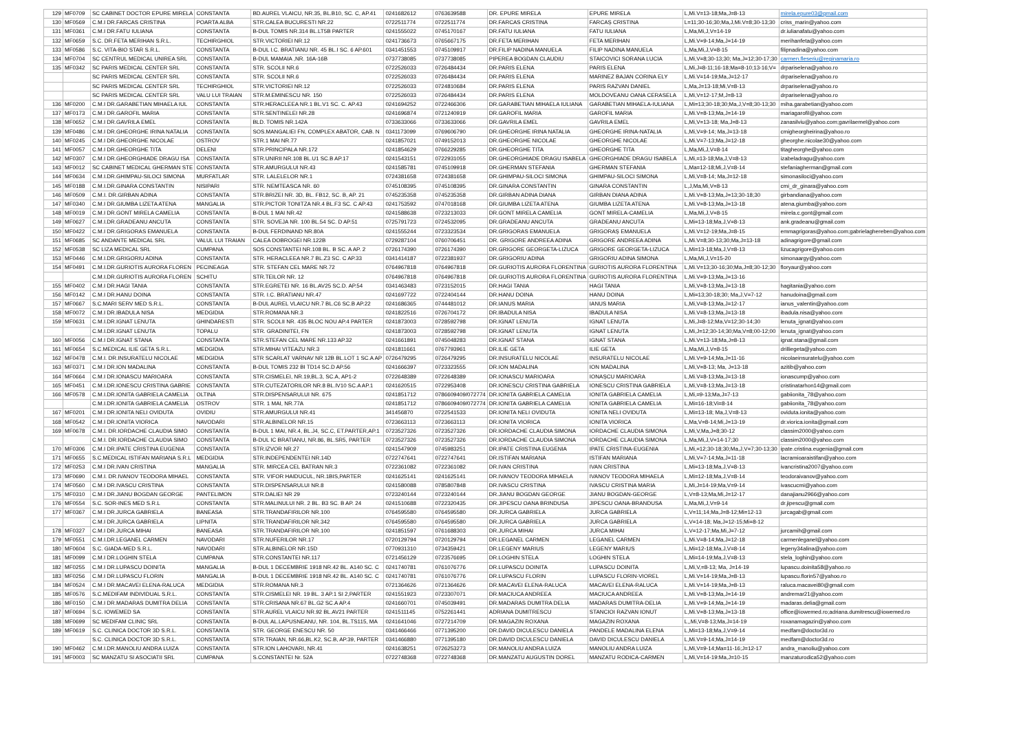| 129 | MF0709 | SC CABINET DOCTOR EPURE MIRELA | CONSTANTA | BD.AUREL VLAICU, NR.35, BL.B10, SC. C, AP.41 | 0241682612 | 0763639588 | DR. EPURE MIRELA | EPURE MIRELA | L,Mi.V=13-18;Ma,J=8-13 | mirela.epure03@gmail.com |
| 130 | MF0569 | C.M.I DR.FARCAS CRISTINA | POARTA ALBA | STR.CALEA BUCURESTI NR.22 | 0722511774 | 0722511774 | DR.FARCAS CRISTINA | FARCAȘ CRISTINA | L=11;30-16;30;Ma,J,Mi.V=8;30-13;30 | criss_marin@yahoo.com |
| 131 | MF0361 | C.M.I DR.FATU IULIANA | CONSTANTA | B-DUL TOMIS NR.314 BL.LT5B PARTER | 0241555022 | 0745170167 | DR.FATU IULIANA | FATU IULIANA | L,Ma,Mi,J,V=14-19 | dr.iulianafatu@yahoo.com |
| 132 | MF0659 | S.C. DR.FETA MERIHAN S.R.L. | TECHIRGHIOL | STR.VICTORIEI NR.12 | 0241736673 | 0765667175 | DR.FETA MERIHAN | FETA MERIHAN | L,Mi.V=9-14;Ma,J=14-19 | merihanfeta@yahoo.com |
| 133 | MF0586 | S.C. VITA-BIO STAR S.R.L. | CONSTANTA | B-DUL I.C. BRATIANU NR. 45 BL.I SC. 6 AP.601 | 0341451553 | 0745109917 | DR.FILIP NADINA MANUELA | FILIP NADINA MANUELA | L,Ma,Mi,J,V=8-15 | filipnadina@yahoo.com |
| 134 | MF0704 | SC CENTRUL MEDICAL UNIREA SRL | CONSTANTA | B-DUL MAMAIA ,NR. 16A-16B | 0737738085 | 0737738085 | PIPEREA BOGDAN CLAUDIU | STAICOVICI SORANA LUCIA | L,Mi,V=8;30-13;30; Ma,J=12;30-17;30 | carmen.fleseriu@reginamaria.ro |
| 135 | MF0342 | SC PARIS MEDICAL CENTER SRL | CONSTANTA | STR. SCOLII NR.6 | 0722526033 | 0726484434 | DR.PARIS ELENA | PARIS ELENA | L,Mi,J=8-11;16-18;Ma=8-10;13-16;V= | drpariselena@yahoo.ro |
| | | SC PARIS MEDICAL CENTER SRL | CONSTANTA | STR. SCOLII NR.6 | 0722526033 | 0726484434 | DR.PARIS ELENA | MARINEZ BAJAN CORINA ELY | L,Mi.V=14-19;Ma,J=12-17 | drpariselena@yahoo.ro |
| | | SC PARIS MEDICAL CENTER SRL | TECHIRGHIOL | STR.VICTORIEI NR.12 | 0722526033 | 0724810684 | DR.PARIS ELENA | PARIS RAZVAN DANIEL | L,Ma,J=13-18;Mi,V=8-13 | drpariselena@yahoo.ro |
| | | SC PARIS MEDICAL CENTER SRL | VALU LUI TRAIAN | STR.M.EMINESCU NR. 150 | 0722526033 | 0726484434 | DR.PARIS ELENA | MOLDOVEANU OANA CERASELA | L,Mi,V=12-17;M,J=8-13 | drpariselena@yahoo.ro |
| 136 | MF0200 | C.M.I DR.GARABETIAN MIHAELA IUL | CONSTANTA | STR.HERACLEEA NR.1 BL.V1 SC. C. AP.43 | 0241694252 | 0722466306 | DR.GARABETIAN MIHAELA IULIANA | GARABETIAN MIHAELA-IULIANA | L,Mi=13;30-18;30;Ma,J,V=8;30-13;30 | miha.garabetian@yahoo.com |
| 137 | MF0173 | C.M.I DR.GAROFIL MARIA | CONSTANTA | STR.SENTINELEI NR.28 | 0241696874 | 0721240919 | DR.GAROFIL MARIA | GAROFIL MARIA | L,Mi.V=8-13;Ma,J=14-19 | mariagarofil@yahoo.com |
| 138 | MF0652 | C.M.I DR.GAVRILA EMEL | CONSTANTA | BLD. TOMIS NR.142A | 0733633066 | 0733633066 | DR.GAVRILA EMEL | GAVRILA EMEL | L,Mi,V=13-18; Ma,J=8-13 | zanasilviu@yahoo.com;gavrilaemel@yahoo.com |
| 139 | MF0486 | C.M.I DR.GHEORGHE IRINA NATALIA | CONSTANTA | SOS.MANGALIEI FN, COMPLEX ABATOR, CAB. N | 0341173099 | 0769606790 | DR.GHEORGHE IRINA NATALIA | GHEORGHE IRINA-NATALIA | L,Mi,V=9-14; Ma,J=13-18 | cmigheorgheirina@yahoo.ro |
| 140 | MF0245 | C.M.I DR.GHEORGHE NICOLAE | OSTROV | STR.1 MAI NR.77 | 0241857021 | 0749152013 | DR.GHEORGHE NICOLAE | GHEORGHE NICOLAE | L,Mi.V=7-13;Ma,J=12-18 | gheorghe.nicolae30@yahoo.com |
| 141 | MF0057 | C.M.I DR.GHEORGHE TITA | DELENI | STR.PRINCIPALA NR.172 | 0241854629 | 0766229285 | DR.GHEORGHE TITA | GHEORGHE TITA | L,Ma,Mi,J,V=8-14 | titagheorghe@yahoo.com |
| 142 | MF0307 | C.M.I DR.GHEORGHIADE DRAGU ISA | CONSTANTA | STR.UNIRII NR.108 BL.U1 SC.B AP.17 | 0241543151 | 0722931055 | DR.GHEORGHIADE DRAGU ISABELA | GHEORGHIADE DRAGU ISABELA | L,Mi,=13-18;Ma,J,V=8-13 | izabeladragu@yahoo.com |
| 143 | MF0012 | SC CABINET MEDICAL GHERMAN STE | CONSTANTA | STR.AMURGULUI NR.43 | 0241585781 | 0745109918 | DR.GHERMAN STEFANIA | GHERMAN STEFANIA | L,Ma=12-18;Mi,J,V=8-14 | stefaniagherman@gmail.com |
| 144 | MF0634 | C.M.I.DR.GHIMPAU-SILOCI SIMONA | MURFATLAR | STR. LALELELOR NR.1 | 0724381658 | 0724381658 | DR.GHIMPAU-SILOCI SIMONA | GHIMPAU-SILOCI SIMONA | L,Mi,V=8-14; Ma,J=12-18 | simonasiloci@yahoo.com |
| 145 | MF0188 | C.M.I.DR.GINARA CONSTANTIN | NISIPARI | STR. NEMTEASCA NR. 60 | 0745108395 | 0745108395 | DR.GINARA CONSTANTIN | GINARA CONSTANTIN | L,J,Ma,Mi,V=8-13 | cmi_dr_ginara@yahoo.com |
| 146 | MF0509 | C.M.I. DR.GIRBAN ADINA | CONSTANTA | STR.BRIZEI NR. 3D, BL. FB12, SC. B, AP. 21 | 0745235358 | 0745235358 | DR.GIRBAN ADINA DIANA | GIRBAN DIANA ADINA | L,Mi.V=8-13;Ma,J=13;30-18;30 | girbandiana@yahoo.com |
| 147 | MF0340 | C.M.I DR.GIUMBA LIZETA ATENA | MANGALIA | STR.PICTOR TONITZA NR.4 BL.F3 SC. C AP.43 | 0241753592 | 0747018168 | DR.GIUMBA LIZETA ATENA | GIUMBA LIZETA ATENA | L,Mi.V=8-13;Ma,J=13-18 | atena.giumba@yahoo.com |
| 148 | MF0019 | C.M.I DR.GONT MIRELA CAMELIA | CONSTANTA | B-DUL 1 MAI NR.42 | 0241588638 | 0723213033 | DR.GONT MIRELA CAMELIA | GONT MIRELA-CAMELIA | L,Ma,Mi,J,V=8-15 | mirela.c.gont@gmail.com |
| 149 | MF0627 | C.M.I.DR.GRADEANU ANCUTA | CONSTANTA | STR. SOVEJA NR. 100 BL.54 SC. D AP.51 | 0725791723 | 0724532095 | DR.GRADEANU ANCUTA | GRADEANU ANCUTA | L,Mi=13-18;Ma,J,V=8-13 | ank.gradeanu@gmail.com |
| 150 | MF0422 | C.M.I DR.GRIGORAS EMANUELA | CONSTANTA | B-DUL FERDINAND NR.80A | 0241555244 | 0723323534 | DR.GRIGORAS EMANUELA | GRIGORAȘ EMANUELA | L,Mi.V=12-19;Ma,J=8-15 | emmagrigoras@yahoo.com;gabrielaghereben@yahoo.com |
| 151 | MF0685 | SC ANDANTE MEDICAL SRL | VALUL LUI TRAIAN | CALEA DOBROGEI NR.122B | 0729287104 | 0760706451 | DR. GRIGORE ANDREEA ADINA | GRIGORE ANDREEA ADINA | L,Mi.V=8;30-13;30;Ma,J=13-18 | adinagrigore@gmail.com |
| 152 | MF0538 | SC LIZA MEDICAL SRL | CUMPANA | SOS CONSTANTEI NR.108 BL. B SC. A AP. 2 | 0726174390 | 0726174390 | DR.GRIGORE GEORGETA-LIZUCA | GRIGORE GEORGETA-LIZUCA | L,Mi=13-18;Ma,J,V=8-13 | lizucagrigore@yahoo.com |
| 153 | MF0446 | C.M.I.DR.GRIGORIU ADINA | CONSTANTA | STR. HERACLEEA NR.7 BL.Z3 SC. C AP.33 | 0341414187 | 0722381937 | DR.GRIGORIU ADINA | GRIGORIU ADINA SIMONA | L,Ma,Mi,J,V=15-20 | simonaargy@yahoo.com |
| 154 | MF0491 | C.M.I.DR.GURIOTIS AURORA FLOREN | PECINEAGA | STR. STEFAN CEL MARE NR.72 | 0764967818 | 0764967818 | DR.GURIOTIS AURORA FLORENTINA | GURIOTIS AURORA FLORENTINA | L,Mi.V=13;30-16;30;Ma,J=8;30-12;30 | floryaur@yahoo.com |
| | | C.M.I.DR.GURIOTIS AURORA FLOREN | SCHITU | STR.TEILOR NR. 12 | 0764967818 | 0764967818 | DR.GURIOTIS AURORA FLORENTINA | GURIOTIS AURORA FLORENTINA | L,Mi.V=9-13;Ma,J=13-16 | |
| 155 | MF0402 | C.M.I DR.HAGI TANIA | CONSTANTA | STR.EGRETEI NR. 16 BL.AV25 SC.D. AP.54 | 0341463483 | 0723152015 | DR.HAGI TANIA | HAGI TANIA | L,Mi,V=8-13;Ma,J=13-18 | hagitania@yahoo.com |
| 156 | MF0142 | C.M.I DR.HANU DOINA | CONSTANTA | STR. I.C. BRATIANU NR.47 | 0241697722 | 0722404144 | DR.HANU DOINA | HANU DOINA | L,Mi=13;30-18;30; Ma,J,V=7-12 | hanudoina@gmail.com |
| 157 | MF0667 | S.C.MARI SERV MED S.R.L. | CONSTANTA | B-DUL AUREL VLAICU NR.7 BL.C6 SC.B AP.22 | 0241686365 | 0744481012 | DR.IANUS MARIA | IANUS MARIA | L,Mi,V=8-13;Ma,J=12-17 | ianus_valentin@yahoo.com |
| 158 | MF0072 | C.M.I DR.IBADULA NISA | MEDGIDIA | STR.ROMANA NR.3 | 0241822516 | 0726704172 | DR.IBADULA NISA | IBADULA NISA | L,Mi.V=8-13;Ma,J=13-18 | ibadula.nisa@yahoo.com |
| 159 | MF0631 | C.M.I.DR.IGNAT LENUTA | GHINDARESTI | STR. SCOLII NR. 435 BLOC NOU AP.4 PARTER | 0241873003 | 0728592798 | DR.IGNAT LENUTA | IGNAT LENUTA | L,Mi,J=8-12;Ma,V=12;30-14;30 | lenuta_ignat@yahoo.com |
| | | C.M.I.DR.IGNAT LENUTA | TOPALU | STR. GRADINITEI, FN | 0241873003 | 0728592798 | DR.IGNAT LENUTA | IGNAT LENUTA | L,Mi,J=12;30-14;30;Ma,V=8;00-12;00 | lenuta_ignat@yahoo.com |
| 160 | MF0056 | C.M.I DR.IGNAT STANA | CONSTANTA | STR.STEFAN CEL MARE NR.133 AP.32 | 0241661891 | 0745048283 | DR.IGNAT STANA | IGNAT STANA | L,Mi.V=13-18;Ma,J=8-13 | ignat.stana@gmail.com |
| 161 | MF0654 | S.C.MEDICAL ILIE GETA S.R.L. | MEDGIDIA | STR.MIHAI VITEAZU NR.3 | 0241811661 | 0767793961 | DR.ILIE GETA | ILIE GETA | L,Ma,Mi,J,V=8-15 | drilliegeta@yahoo.com |
| 162 | MF0478 | C.M.I. DR.INSURATELU NICOLAE | MEDGIDIA | STR SCARLAT VARNAV NR 12B BL.LOT 1 SC.A AP | 0726479295 | 0726479295 | DR.INSURATELU NICOLAE | INSURATELU NICOLAE | L,Mi.V=9-14;Ma,J=11-16 | nicolaeinsuratelu@yahoo.com |
| 163 | MF0371 | C.M.I DR.ION MADALINA | CONSTANTA | B-DUL TOMIS 232 BI TD14 SC.D AP.56 | 0241666397 | 0723323555 | DR.ION MADALINA | ION MADALINA | L,Mi,V=8-13; Ma, J=13-18 | azitib@yahoo.com |
| 164 | MF0664 | C.M.I DR.IONASCU MARIOARA | CONSTANTA | STR.CISMELEI, NR.19,BL.3, SC.A, AP1-2 | 0722648389 | 0722648389 | DR.IONASCU MARIOARA | IONAȘCU MARIOARA | L,Mi.V=8-13;Ma,J=13-18 | ionascump@yahoo.com |
| 165 | MF0451 | C.M.I.DR.IONESCU CRISTINA GABRIE | CONSTANTA | STR.CUTEZATORILOR NR.8 BL.IV10 SC.A AP.1 | 0241620515 | 0722953408 | DR.IONESCU CRISTINA GABRIELA | IONESCU CRISTINA GABRIELA | L,Mi,V=8-13;Ma,J=13-18 | cristinatarhon14@gmail.com |
| 166 | MF0578 | C.M.I.DR.IONITA GABRIELA CAMELIA | OLTINA | STR.DISPENSARULUI NR. 675 | 0241851712 | 0786609409/072774 | DR.IONITA GABRIELA CAMELIA | IONITA GABRIELA CAMELIA | L,Mi,=9-13;Ma,J=7-13 | gabiionita_78@yahoo.com |
| | | C.M.I.DR.IONITA GABRIELA CAMELIA | OSTROV | STR. 1 MAI, NR.77A | 0241851712 | 0786609409/072774 | DR.IONITA GABRIELA CAMELIA | IONITA GABRIELA CAMELIA | L,Mi=16-18;Vi=8-14 | gabiionita_78@yahoo.com |
| 167 | MF0201 | C.M.I DR.IONITA NELI OVIDUTA | OVIDIU | STR.AMURGULUI NR.41 | 341456870 | 0722541533 | DR.IONITA NELI OVIDUTA | IONITA NELI OVIDUTA | L,Mi=13-18; Ma,J,V=8-13 | oviduta.ionita@yahoo.com |
| 168 | MF0542 | C.M.I DR.IONITA VIORICA | NAVODARI | STR.ALBINELOR NR.15 | 0723663113 | 0723663113 | DR.IONITA VIORICA | IONITA VIORICA | L,Ma,V=8-14;Mi,J=13-19 | dr.viorica.ionita@gmail.com |
| 169 | MF0678 | C.M.I. DR.IORDACHE CLAUDIA SIMO | CONSTANTA | B-DUL 1 MAI, NR.4, BL.J4, SC.C, ET.PARTER,AP.1 | 0723527326 | 0723527326 | DR.IORDACHE CLAUDIA SIMONA | IORDACHE CLAUDIA SIMONA | L,Mi,V,Ma,J=8;30-12 | classim2000@yahoo.com |
| | | C.M.I. DR.IORDACHE CLAUDIA SIMO | CONSTANTA | B-DUL IC BRATIANU, NR.86, BL.SR5, PARTER | 0723527326 | 0723527326 | DR.IORDACHE CLAUDIA SIMONA | IORDACHE CLAUDIA SIMONA | L,Ma,Mi,J,V=14-17;30 | classim2000@yahoo.com |
| 170 | MF0306 | C.M.I DR.IPATE CRISTINA EUGENIA | CONSTANTA | STR.IZVOR NR.27 | 0241547909 | 0745983251 | DR.IPATE CRISTINA EUGENIA | IPATE CRISTINA-EUGENIA | L,Mi,=12;30-18;30;Ma,J,V=7;30-13;30 | ipate.cristina.eugenia@gmail.com |
| 171 | MF0655 | S.C.MEDICAL ISTIFAN MARIANA S.R.L | MEDGIDIA | STR.INDEPENDENTEI NR.14D | 0722747641 | 0722747641 | DR.ISTIFAN MARIANA | ISTIFAN MARIANA | L,Mi,V=7-14;Ma,J=11-18 | lacramioaraistifan@yahoo.com |
| 172 | MF0253 | C.M.I DR.IVAN CRISTINA | MANGALIA | STR. MIRCEA CEL BATRAN NR.3 | 0722361082 | 0722361082 | DR.IVAN CRISTINA | IVAN CRISTINA | L,Mi=13-18;Ma,J,V=8-13 | ivancristina2007@yahoo.com |
| 173 | MF0690 | C.M.I. DR.IVANOV TEODORA MIHAEL | CONSTANTA | STR. VIFOR HAIDUCUL, NR.1BIS,PARTER | 0241625141 | 0241625141 | DR.IVANOV TEODORA MIHAELA | IVANOV TEODORA MIHAELA | L,Mi=12-18;Ma,J,V=8-14 | teodoraivanov@yahoo.com |
| 174 | MF0560 | C.M.I DR.IVASCU CRISTINA | CONSTANTA | STR.DISPENSARULUI NR.8 | 0241580088 | 0785807848 | DR.IVASCU CRISTINA | IVASCU CRISTINA MARIA | L,Mi,J=14-19;Ma,V=9-14 | ivascucmi@yahoo.com |
| 175 | MF0310 | C.M.I DR.JIANU BOGDAN GEORGE | PANTELIMON | STR.DALIEI NR 29 | 0723240144 | 0723240144 | DR.JIANU BOGDAN GEORGE | JIANU BOGDAN-GEORGE | L,V=8-13;Ma,Mi,J=12-17 | danajianu2966@yahoo.com |
| 176 | MF0554 | S.C. SOR-INES MED S.R.L | CONSTANTA | STR.MALINULUI NR. 2 BL. B3 SC. B AP. 24 | 0241510688 | 0722320435 | DR.JIPESCU OANA BRINDUSA | JIPESCU OANA-BRANDUSA | L,Ma,Mi,J,V=9-14 | dr.jipescu@gmail.com |
| 177 | MF0367 | C.M.I DR.JURCA GABRIELA | BANEASA | STR.TRANDAFIRILOR NR.100 | 0764595580 | 0764595580 | DR.JURCA GABRIELA | JURCA GABRIELA | L,V=11;14;Ma,J=8-12;Mi=12-13 | jurcagab@gmail.com |
| | | C.M.I DR.JURCA GABRIELA | LIPNITA | STR.TRANDAFIRILOR NR.342 | 0764595580 | 0764595580 | DR.JURCA GABRIELA | JURCA GABRIELA | L,V=14-18; Ma,J=12-15;Mi=8-12 | |
| 178 | MF0327 | C.M.I DR.JURCA MIHAI | BANEASA | STR.TRANDAFIRILOR NR.100 | 0241851597 | 0761688303 | DR.JURCA MIHAI | JURCA MIHAI | L,V=12-17;Ma,Mi,J=7-12 | jurcamih@gmail.com |
| 179 | MF0551 | C.M.I.DR.LEGANEL CARMEN | NAVODARI | STR.NUFERILOR NR.17 | 0720129794 | 0720129794 | DR.LEGANEL CARMEN | LEGANEL CARMEN | L,Mi.V=8-14;Ma,J=12-18 | carmenleganel@yahoo.com |
| 180 | MF0604 | S.C. GIADA-MED S.R.L. | NAVODARI | STR.ALBINELOR NR.15D | 0770931310 | 0734359421 | DR.LEGENY MARIUS | LEGENY MARIUS | L,Mi=12-18;Ma,J,V=8-14 | legeny34alina@yahoo.com |
| 181 | MF0099 | C.M.I DR.LOGHIN STELA | CUMPANA | STR.CONSTANTEI NR.117 | 0721456129 | 0723576695 | DR.LOGHIN STELA | LOGHIN STELA | L,Mi=14-19;Ma,J,V=8-13 | stela_loghin@yahoo.com |
| 182 | MF0255 | C.M.I DR.LUPASCU DOINITA | MANGALIA | B-DUL 1 DECEMBRIE 1918 NR.42 BL. A140 SC. C | 0241740781 | 0761076776 | DR.LUPASCU DOINITA | LUPASCU DOINITA | L,Mi,V,=8-13; Ma, J=14-19 | lupascu.doinita58@yahoo.ro |
| 183 | MF0256 | C.M.I DR.LUPASCU FLORIN | MANGALIA | B-DUL 1 DECEMBRIE 1918 NR.42 BL. A140 SC. C | 0241740781 | 0761076776 | DR.LUPASCU FLORIN | LUPASCU FLORIN-VIOREL | L,Mi.V=14-19;Ma,J=8-13 | lupascu.florin57@yahoo.ro |
| 184 | MF0524 | C.M.I DR.MACAVEI ELENA-RALUCA | MEDGIDIA | STR.ROMANA NR.3 | 0721364626 | 0721364626 | DR.MACAVEI ELENA-RALUCA | MACAVEI ELENA-RALUCA | L,Mi.V=14-19;Ma,J=8-13 | raluca.macavei80@gmail.com |
| 185 | MF0576 | S.C.MEDIFAM INDIVIDUAL S.R.L. | CONSTANTA | STR.CISMELEI NR. 19 BL. 3 AP.1 SI 2,PARTER | 0241551923 | 0723307071 | DR.MACIUCA ANDREEA | MACIUCA ANDREEA | L,Mi.V=8-13;Ma,J=14-19 | andremar21@yahoo.com |
| 186 | MF0150 | C.M.I DR.MADARAS DUMITRA DELIA | CONSTANTA | STR.CRISANA NR.67 BL.G2 SC.A AP.4 | 0241660701 | 0745039491 | DR.MADARAS DUMITRA DELIA | MADARAS DUMITRA-DELIA | L,Mi.V=9-14;Ma,J=14-19 | madaras.delia@gmail.com |
| 187 | MF0694 | S.C. IOWEMED SA | CONSTANTA | STR.AUREL VLAICU NR.92 BL.AV21 PARTER | 0241511145 | 0752261441 | ADRIANA DUMITRESCU | STANCIOI RAZVAN IONUT | L,Mi.V=8-13;Ma,J=13-18 | office@iowemed.ro;adriana.dumitrescu@iowemed.ro |
| 188 | MF0699 | SC MEDIFAM CLINIC SRL | CONSTANTA | B-DUL AL.LAPUSNEANU, NR. 104, BL.TS115, MA | 0241641046 | 0727214709 | DR.MAGAZIN ROXANA | MAGAZIN ROXANA | L,,Mi,V=8-13;Ma,J=14-19 | roxanamagazin@yahoo.com |
| 189 | MF0619 | S.C. CLINICA DOCTOR 3D S.R.L. | CONSTANTA | STR. GEORGE ENESCU NR. 50 | 0341466466 | 0771395200 | DR.DAVID DICULESCU DANIELA | PANDELE MADALINA ELENA | L,Mi=13-18;Ma,J,V=9-14 | medfam@doctor3d.ro |
| | | S.C. CLINICA DOCTOR 3D S.R.L. | CONSTANTA | STR.TRAIAN, NR.66,BL.K2, SC.B, AP.39, PARTER | 0341466880 | 0771395180 | DR.DAVID DICULESCU DANIELA | DAVID DICULESCU DANIELA | L,Mi.V=9-14;Ma,J=14-19 | medfam@doctor3d.ro |
| 190 | MF0462 | C.M.I.DR.MANOLIU ANDRA LUIZA | CONSTANTA | STR.ION LAHOVARI, NR.41 | 0241638251 | 0726253273 | DR.MANOLIU ANDRA LUIZA | MANOLIU ANDRA LUIZA | L,Mi,V=9-14;Ma=11-16;J=12-17 | andra_manoliu@yahoo.com |
| 191 | MF0003 | SC MANZATU SI ASOCIATII SRL | CUMPANA | S.CONSTANTEI Nr. 52A | 0722748368 | 0722748368 | DR.MANZATU AUGUSTIN DOREL | MANZATU RODICA-CARMEN | L,Mi,V=14-19:Ma,J=10-15 | manzaturodica52@yahoo.com |